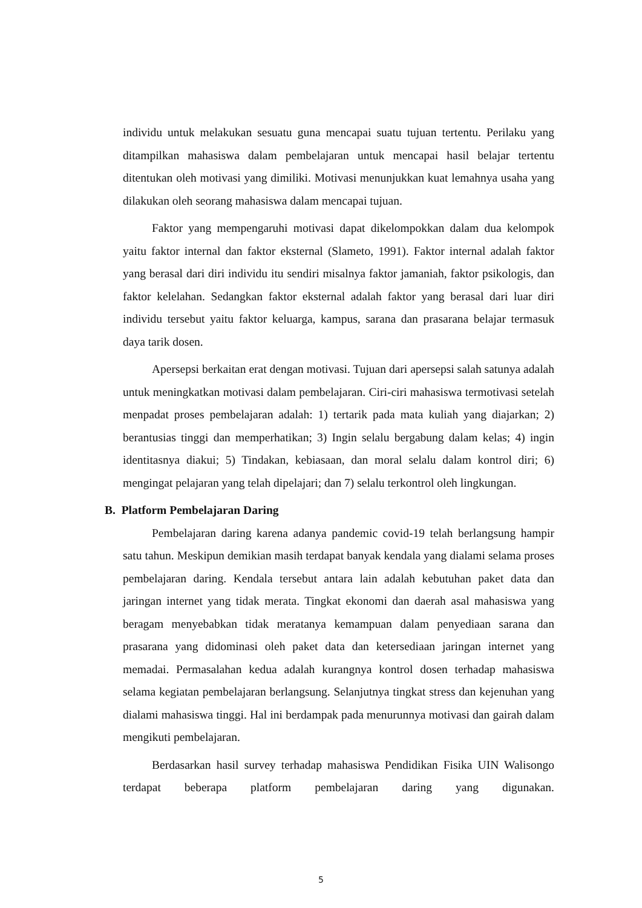individu untuk melakukan sesuatu guna mencapai suatu tujuan tertentu. Perilaku yang ditampilkan mahasiswa dalam pembelajaran untuk mencapai hasil belajar tertentu ditentukan oleh motivasi yang dimiliki. Motivasi menunjukkan kuat lemahnya usaha yang dilakukan oleh seorang mahasiswa dalam mencapai tujuan.
Faktor yang mempengaruhi motivasi dapat dikelompokkan dalam dua kelompok yaitu faktor internal dan faktor eksternal (Slameto, 1991). Faktor internal adalah faktor yang berasal dari diri individu itu sendiri misalnya faktor jamaniah, faktor psikologis, dan faktor kelelahan. Sedangkan faktor eksternal adalah faktor yang berasal dari luar diri individu tersebut yaitu faktor keluarga, kampus, sarana dan prasarana belajar termasuk daya tarik dosen.
Apersepsi berkaitan erat dengan motivasi. Tujuan dari apersepsi salah satunya adalah untuk meningkatkan motivasi dalam pembelajaran. Ciri-ciri mahasiswa termotivasi setelah menpadat proses pembelajaran adalah: 1) tertarik pada mata kuliah yang diajarkan; 2) berantusias tinggi dan memperhatikan; 3) Ingin selalu bergabung dalam kelas; 4) ingin identitasnya diakui; 5) Tindakan, kebiasaan, dan moral selalu dalam kontrol diri; 6) mengingat pelajaran yang telah dipelajari; dan 7) selalu terkontrol oleh lingkungan.
B. Platform Pembelajaran Daring
Pembelajaran daring karena adanya pandemic covid-19 telah berlangsung hampir satu tahun. Meskipun demikian masih terdapat banyak kendala yang dialami selama proses pembelajaran daring. Kendala tersebut antara lain adalah kebutuhan paket data dan jaringan internet yang tidak merata. Tingkat ekonomi dan daerah asal mahasiswa yang beragam menyebabkan tidak meratanya kemampuan dalam penyediaan sarana dan prasarana yang didominasi oleh paket data dan ketersediaan jaringan internet yang memadai. Permasalahan kedua adalah kurangnya kontrol dosen terhadap mahasiswa selama kegiatan pembelajaran berlangsung. Selanjutnya tingkat stress dan kejenuhan yang dialami mahasiswa tinggi. Hal ini berdampak pada menurunnya motivasi dan gairah dalam mengikuti pembelajaran.
Berdasarkan hasil survey terhadap mahasiswa Pendidikan Fisika UIN Walisongo terdapat beberapa platform pembelajaran daring yang digunakan.
5